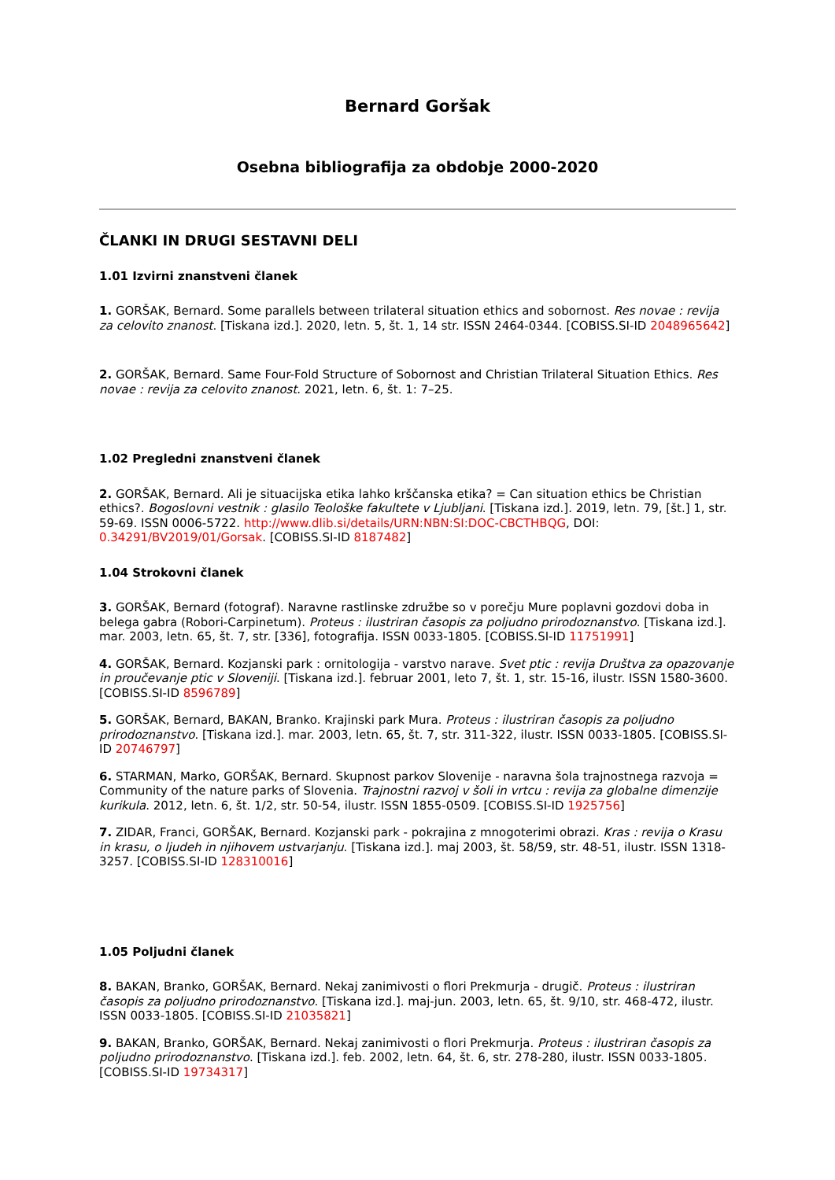Bernard Goršak
Osebna bibliografija za obdobje 2000-2020
ČLANKI IN DRUGI SESTAVNI DELI
1.01 Izvirni znanstveni članek
1. GORŠAK, Bernard. Some parallels between trilateral situation ethics and sobornost. Res novae : revija za celovito znanost. [Tiskana izd.]. 2020, letn. 5, št. 1, 14 str. ISSN 2464-0344. [COBISS.SI-ID 2048965642]
2. GORŠAK, Bernard. Same Four-Fold Structure of Sobornost and Christian Trilateral Situation Ethics. Res novae : revija za celovito znanost. 2021, letn. 6, št. 1: 7–25.
1.02 Pregledni znanstveni članek
2. GORŠAK, Bernard. Ali je situacijska etika lahko krščanska etika? = Can situation ethics be Christian ethics?. Bogoslovni vestnik : glasilo Teološke fakultete v Ljubljani. [Tiskana izd.]. 2019, letn. 79, [št.] 1, str. 59-69. ISSN 0006-5722. http://www.dlib.si/details/URN:NBN:SI:DOC-CBCTHBQG, DOI: 0.34291/BV2019/01/Gorsak. [COBISS.SI-ID 8187482]
1.04 Strokovni članek
3. GORŠAK, Bernard (fotograf). Naravne rastlinske združbe so v porečju Mure poplavni gozdovi doba in belega gabra (Robori-Carpinetum). Proteus : ilustriran časopis za poljudno prirodoznanstvo. [Tiskana izd.]. mar. 2003, letn. 65, št. 7, str. [336], fotografija. ISSN 0033-1805. [COBISS.SI-ID 11751991]
4. GORŠAK, Bernard. Kozjanski park : ornitologija - varstvo narave. Svet ptic : revija Društva za opazovanje in proučevanje ptic v Sloveniji. [Tiskana izd.]. februar 2001, leto 7, št. 1, str. 15-16, ilustr. ISSN 1580-3600. [COBISS.SI-ID 8596789]
5. GORŠAK, Bernard, BAKAN, Branko. Krajinski park Mura. Proteus : ilustriran časopis za poljudno prirodoznanstvo. [Tiskana izd.]. mar. 2003, letn. 65, št. 7, str. 311-322, ilustr. ISSN 0033-1805. [COBISS.SI-ID 20746797]
6. STARMAN, Marko, GORŠAK, Bernard. Skupnost parkov Slovenije - naravna šola trajnostnega razvoja = Community of the nature parks of Slovenia. Trajnostni razvoj v šoli in vrtcu : revija za globalne dimenzije kurikula. 2012, letn. 6, št. 1/2, str. 50-54, ilustr. ISSN 1855-0509. [COBISS.SI-ID 1925756]
7. ZIDAR, Franci, GORŠAK, Bernard. Kozjanski park - pokrajina z mnogoterimi obrazi. Kras : revija o Krasu in krasu, o ljudeh in njihovem ustvarjanju. [Tiskana izd.]. maj 2003, št. 58/59, str. 48-51, ilustr. ISSN 1318-3257. [COBISS.SI-ID 128310016]
1.05 Poljudni članek
8. BAKAN, Branko, GORŠAK, Bernard. Nekaj zanimivosti o flori Prekmurja - drugič. Proteus : ilustriran časopis za poljudno prirodoznanstvo. [Tiskana izd.]. maj-jun. 2003, letn. 65, št. 9/10, str. 468-472, ilustr. ISSN 0033-1805. [COBISS.SI-ID 21035821]
9. BAKAN, Branko, GORŠAK, Bernard. Nekaj zanimivosti o flori Prekmurja. Proteus : ilustriran časopis za poljudno prirodoznanstvo. [Tiskana izd.]. feb. 2002, letn. 64, št. 6, str. 278-280, ilustr. ISSN 0033-1805. [COBISS.SI-ID 19734317]